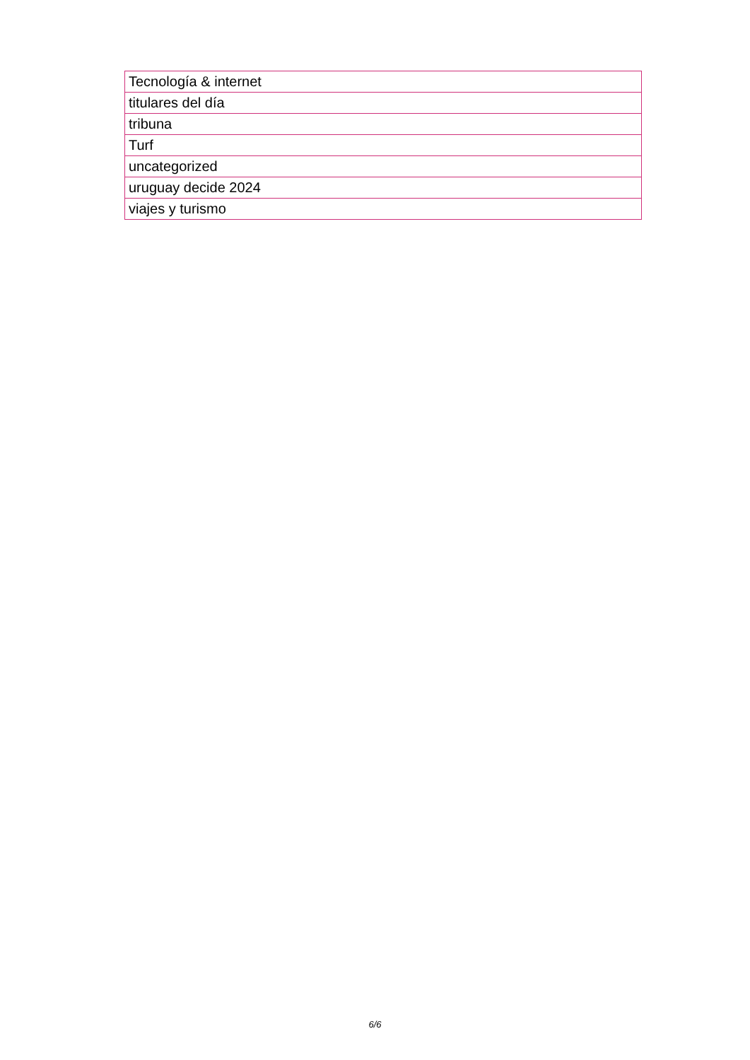| Tecnología & internet |
| titulares del día |
| tribuna |
| Turf |
| uncategorized |
| uruguay decide 2024 |
| viajes y turismo |
6/6